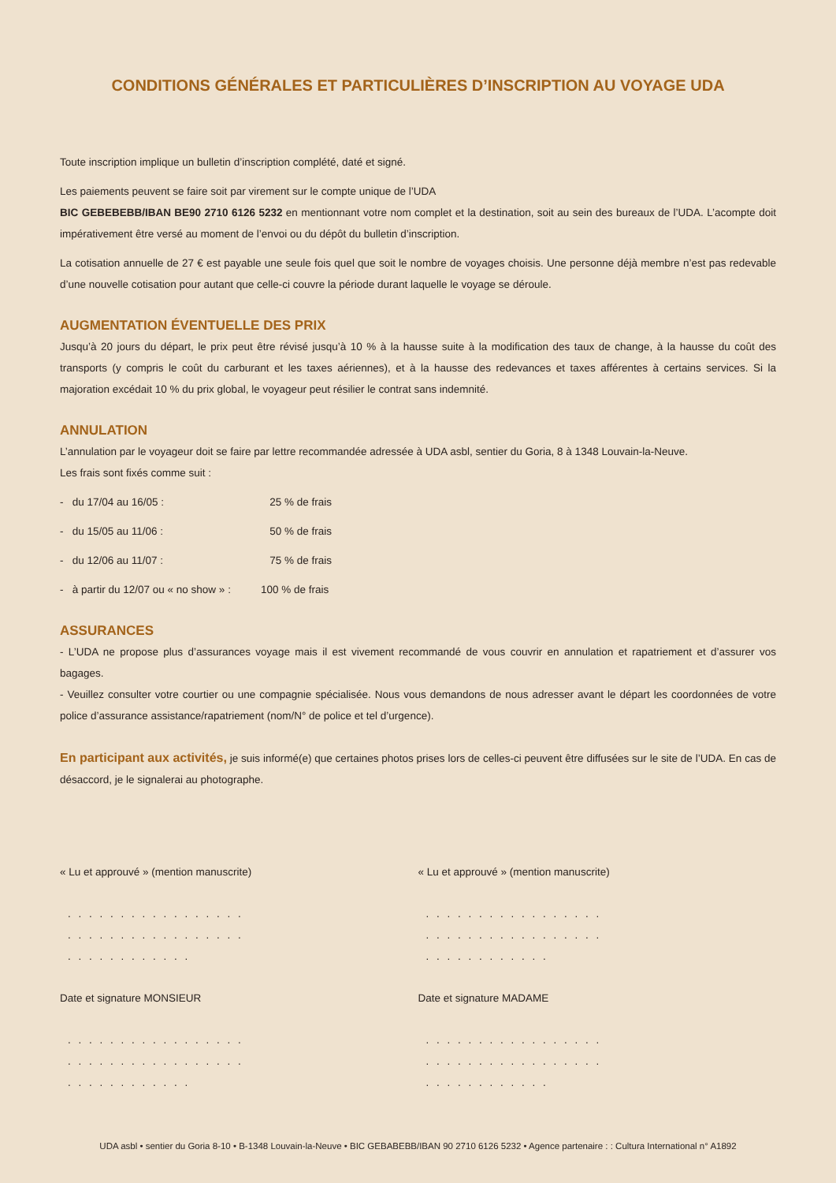CONDITIONS GÉNÉRALES ET PARTICULIÈRES D’INSCRIPTION AU VOYAGE UDA
Toute inscription implique un bulletin d’inscription complété, daté et signé.
Les paiements peuvent se faire soit par virement sur le compte unique de l’UDA
BIC GEBEBEBB/IBAN BE90 2710 6126 5232 en mentionnant votre nom complet et la destination, soit au sein des bureaux de l’UDA. L’acompte doit impérativement être versé au moment de l’envoi ou du dépôt du bulletin d’inscription.
La cotisation annuelle de 27 € est payable une seule fois quel que soit le nombre de voyages choisis. Une personne déjà membre n’est pas redevable d’une nouvelle cotisation pour autant que celle-ci couvre la période durant laquelle le voyage se déroule.
AUGMENTATION ÉVENTUELLE DES PRIX
Jusqu’à 20 jours du départ, le prix peut être révisé jusqu’à 10 % à la hausse suite à la modification des taux de change, à la hausse du coût des transports (y compris le coût du carburant et les taxes aériennes), et à la hausse des redevances et taxes afférentes à certains services. Si la majoration excédait 10 % du prix global, le voyageur peut résilier le contrat sans indemnité.
ANNULATION
L’annulation par le voyageur doit se faire par lettre recommandée adressée à UDA asbl, sentier du Goria, 8 à 1348 Louvain-la-Neuve.
Les frais sont fixés comme suit :
- du 17/04 au 16/05 : 25 % de frais
- du 15/05 au 11/06 : 50 % de frais
- du 12/06 au 11/07 : 75 % de frais
- à partir du 12/07 ou « no show » : 100 % de frais
ASSURANCES
- L’UDA ne propose plus d’assurances voyage mais il est vivement recommandé de vous couvrir en annulation et rapatriement et d’assurer vos bagages.
- Veuillez consulter votre courtier ou une compagnie spécialisée. Nous vous demandons de nous adresser avant le départ les coordonnées de votre police d’assurance assistance/rapatriement (nom/N° de police et tel d’urgence).
En participant aux activités, je suis informé(e) que certaines photos prises lors de celles-ci peuvent être diffusées sur le site de l’UDA. En cas de désaccord, je le signalerai au photographe.
« Lu et approuvé » (mention manuscrite)
. . . . . . . . . . . . . . . . . . . . . . . . . . . . . . . . . . . . . . . . . . . . . .
Date et signature MONSIEUR
. . . . . . . . . . . . . . . . . . . . . . . . . . . . . . . . . . . . . . . . . . . . . .
« Lu et approuvé » (mention manuscrite)
. . . . . . . . . . . . . . . . . . . . . . . . . . . . . . . . . . . . . . . . . . . . . .
Date et signature MADAME
. . . . . . . . . . . . . . . . . . . . . . . . . . . . . . . . . . . . . . . . . . . . . .
UDA asbl • sentier du Goria 8-10 • B-1348 Louvain-la-Neuve • BIC GEBABEBB/IBAN 90 2710 6126 5232 • Agence partenaire : : Cultura International n° A1892